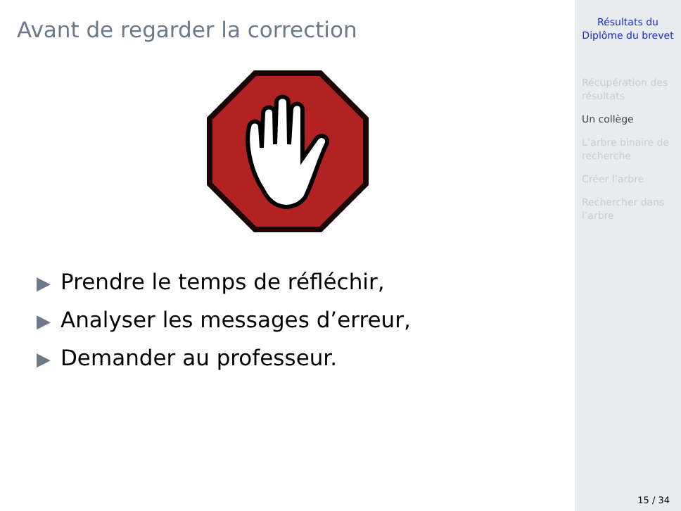Avant de regarder la correction
▶ Prendre le temps de réfléchir,
▶ Analyser les messages d’erreur,
▶ Demander au professeur.
Résultats du
Diplôme du brevet
Récupération des résultats
Un collège
L’arbre binaire de recherche
Créer l’arbre
Rechercher dans l’arbre
15 / 34